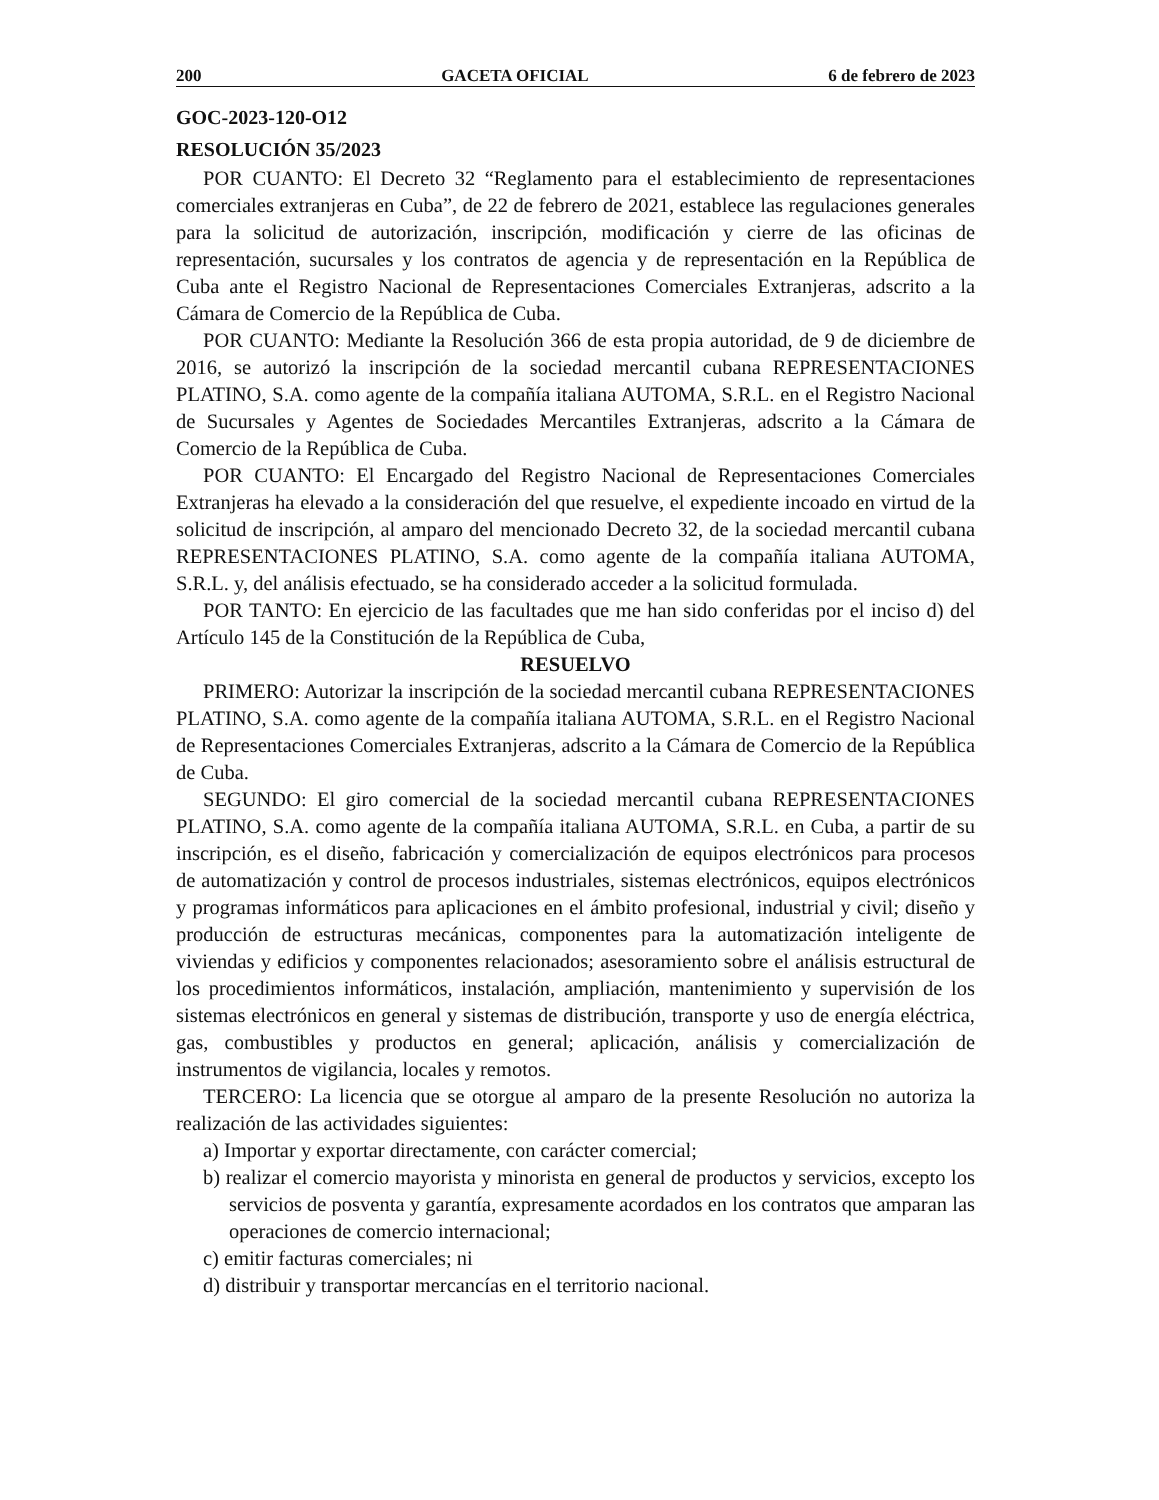200 GACETA OFICIAL 6 de febrero de 2023
GOC-2023-120-O12
RESOLUCIÓN 35/2023
POR CUANTO: El Decreto 32 “Reglamento para el establecimiento de representaciones comerciales extranjeras en Cuba”, de 22 de febrero de 2021, establece las regulaciones generales para la solicitud de autorización, inscripción, modificación y cierre de las oficinas de representación, sucursales y los contratos de agencia y de representación en la República de Cuba ante el Registro Nacional de Representaciones Comerciales Extranjeras, adscrito a la Cámara de Comercio de la República de Cuba.
POR CUANTO: Mediante la Resolución 366 de esta propia autoridad, de 9 de diciembre de 2016, se autorizó la inscripción de la sociedad mercantil cubana REPRESENTACIONES PLATINO, S.A. como agente de la compañía italiana AUTOMA, S.R.L. en el Registro Nacional de Sucursales y Agentes de Sociedades Mercantiles Extranjeras, adscrito a la Cámara de Comercio de la República de Cuba.
POR CUANTO: El Encargado del Registro Nacional de Representaciones Comerciales Extranjeras ha elevado a la consideración del que resuelve, el expediente incoado en virtud de la solicitud de inscripción, al amparo del mencionado Decreto 32, de la sociedad mercantil cubana REPRESENTACIONES PLATINO, S.A. como agente de la compañía italiana AUTOMA, S.R.L. y, del análisis efectuado, se ha considerado acceder a la solicitud formulada.
POR TANTO: En ejercicio de las facultades que me han sido conferidas por el inciso d) del Artículo 145 de la Constitución de la República de Cuba,
RESUELVO
PRIMERO: Autorizar la inscripción de la sociedad mercantil cubana REPRESENTACIONES PLATINO, S.A. como agente de la compañía italiana AUTOMA, S.R.L. en el Registro Nacional de Representaciones Comerciales Extranjeras, adscrito a la Cámara de Comercio de la República de Cuba.
SEGUNDO: El giro comercial de la sociedad mercantil cubana REPRESENTACIONES PLATINO, S.A. como agente de la compañía italiana AUTOMA, S.R.L. en Cuba, a partir de su inscripción, es el diseño, fabricación y comercialización de equipos electrónicos para procesos de automatización y control de procesos industriales, sistemas electrónicos, equipos electrónicos y programas informáticos para aplicaciones en el ámbito profesional, industrial y civil; diseño y producción de estructuras mecánicas, componentes para la automatización inteligente de viviendas y edificios y componentes relacionados; asesoramiento sobre el análisis estructural de los procedimientos informáticos, instalación, ampliación, mantenimiento y supervisión de los sistemas electrónicos en general y sistemas de distribución, transporte y uso de energía eléctrica, gas, combustibles y productos en general; aplicación, análisis y comercialización de instrumentos de vigilancia, locales y remotos.
TERCERO: La licencia que se otorgue al amparo de la presente Resolución no autoriza la realización de las actividades siguientes:
a) Importar y exportar directamente, con carácter comercial;
b) realizar el comercio mayorista y minorista en general de productos y servicios, excepto los servicios de posventa y garantía, expresamente acordados en los contratos que amparan las operaciones de comercio internacional;
c) emitir facturas comerciales; ni
d) distribuir y transportar mercancías en el territorio nacional.